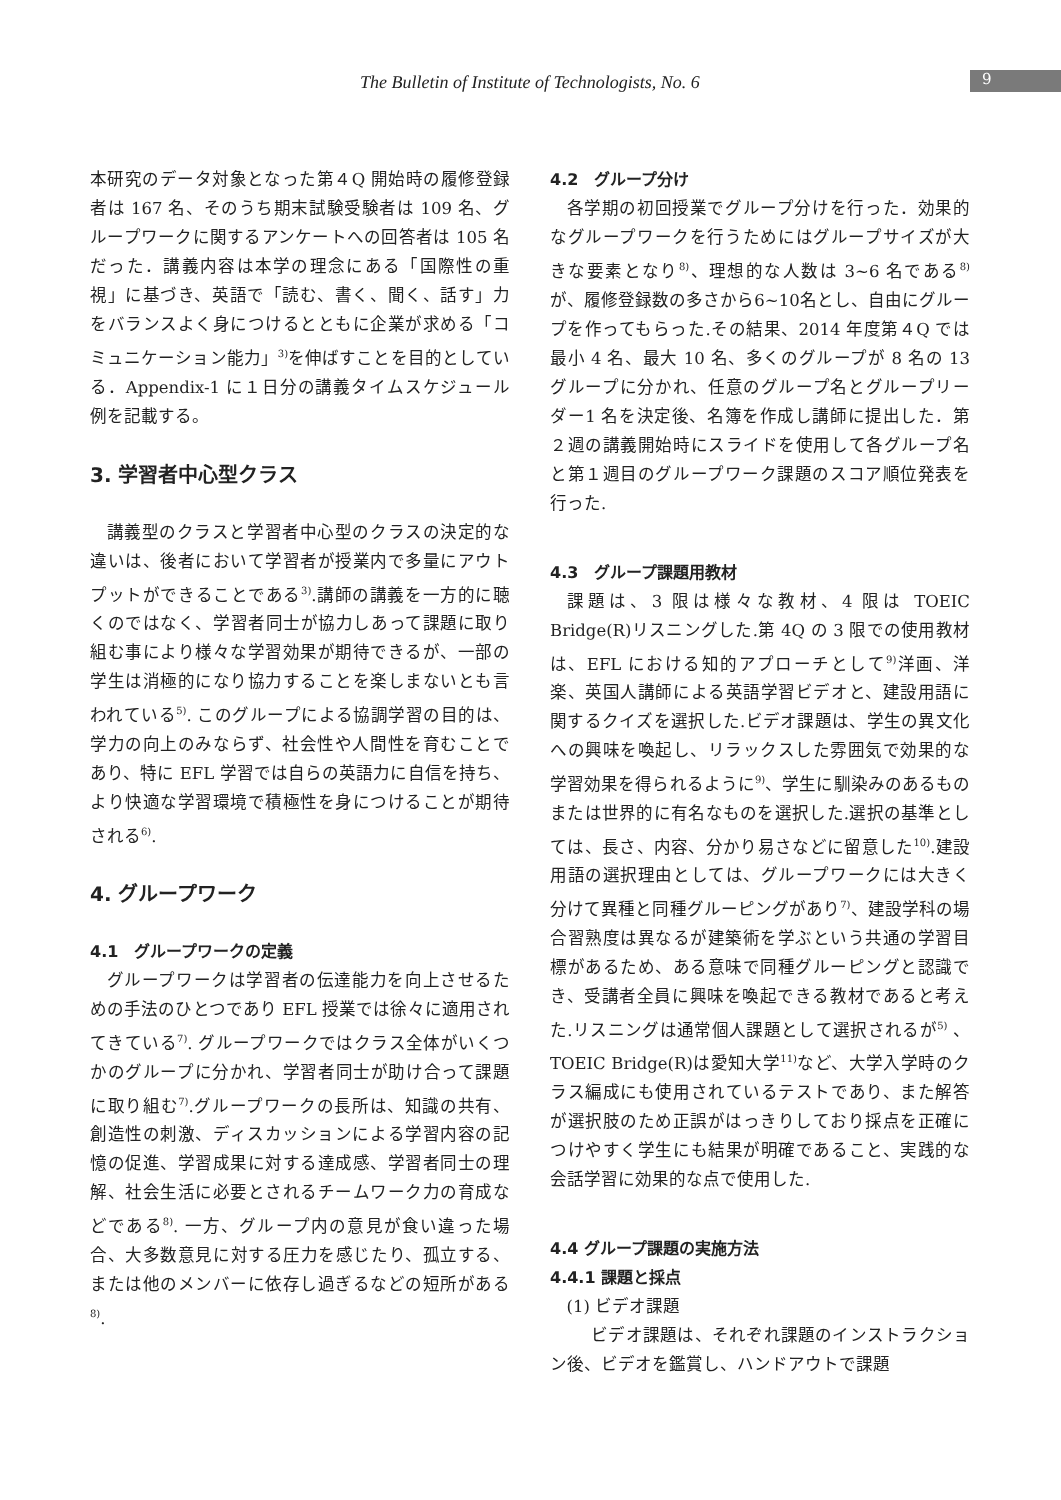The Bulletin of Institute of Technologists, No. 6 9
本研究のデータ対象となった第４Q 開始時の履修登録者は 167 名、そのうち期末試験受験者は 109 名、グループワークに関するアンケートへの回答者は 105 名だった．講義内容は本学の理念にある「国際性の重視」に基づき、英語で「読む、書く、聞く、話す」力をバランスよく身につけるとともに企業が求める「コミュニケーション能力」<sup>3)</sup>を伸ばすことを目的としている．Appendix-1 に１日分の講義タイムスケジュール例を記載する。
3. 学習者中心型クラス
講義型のクラスと学習者中心型のクラスの決定的な違いは、後者において学習者が授業内で多量にアウトプットができることである<sup>3)</sup>.講師の講義を一方的に聴くのではなく、学習者同士が協力しあって課題に取り組む事により様々な学習効果が期待できるが、一部の学生は消極的になり協力することを楽しまないとも言われている<sup>5)</sup>. このグループによる協調学習の目的は、学力の向上のみならず、社会性や人間性を育むことであり、特に EFL 学習では自らの英語力に自信を持ち、より快適な学習環境で積極性を身につけることが期待される<sup>6)</sup>.
4. グループワーク
4.1　グループワークの定義
グループワークは学習者の伝達能力を向上させるための手法のひとつであり EFL 授業では徐々に適用されてきている<sup>7)</sup>. グループワークではクラス全体がいくつかのグループに分かれ、学習者同士が助け合って課題に取り組む<sup>7)</sup>.グループワークの長所は、知識の共有、創造性の刺激、ディスカッションによる学習内容の記憶の促進、学習成果に対する達成感、学習者同士の理解、社会生活に必要とされるチームワーク力の育成などである<sup>8)</sup>. 一方、グループ内の意見が食い違った場合、大多数意見に対する圧力を感じたり、孤立する、または他のメンバーに依存し過ぎるなどの短所がある<sup>8)</sup>.
4.2　グループ分け
各学期の初回授業でグループ分けを行った．効果的なグループワークを行うためにはグループサイズが大きな要素となり<sup>8)</sup>、理想的な人数は 3~6 名である<sup>8)</sup>が、履修登録数の多さから6~10名とし、自由にグループを作ってもらった.その結果、2014 年度第４Q では最小 4 名、最大 10 名、多くのグループが 8 名の 13 グループに分かれ、任意のグループ名とグループリーダー1 名を決定後、名簿を作成し講師に提出した．第２週の講義開始時にスライドを使用して各グループ名と第１週目のグループワーク課題のスコア順位発表を行った.
4.3　グループ課題用教材
課題は、3 限は様々な教材、4 限は TOEIC Bridge(R)リスニングした.第 4Q の 3 限での使用教材は、EFL における知的アプローチとして<sup>9)</sup>洋画、洋楽、英国人講師による英語学習ビデオと、建設用語に関するクイズを選択した.ビデオ課題は、学生の異文化への興味を喚起し、リラックスした雰囲気で効果的な学習効果を得られるように<sup>9)</sup>、学生に馴染みのあるものまたは世界的に有名なものを選択した.選択の基準としては、長さ、内容、分かり易さなどに留意した<sup>10)</sup>.建設用語の選択理由としては、グループワークには大きく分けて異種と同種グルーピングがあり<sup>7)</sup>、建設学科の場合習熟度は異なるが建築術を学ぶという共通の学習目標があるため、ある意味で同種グルーピングと認識でき、受講者全員に興味を喚起できる教材であると考えた.リスニングは通常個人課題として選択されるが<sup>5)</sup> 、TOEIC Bridge(R)は愛知大学<sup>11)</sup>など、大学入学時のクラス編成にも使用されているテストであり、また解答が選択肢のため正誤がはっきりしており採点を正確につけやすく学生にも結果が明確であること、実践的な会話学習に効果的な点で使用した.
4.4 グループ課題の実施方法
4.4.1 課題と採点
(1) ビデオ課題
ビデオ課題は、それぞれ課題のインストラクション後、ビデオを鑑賞し、ハンドアウトで課題